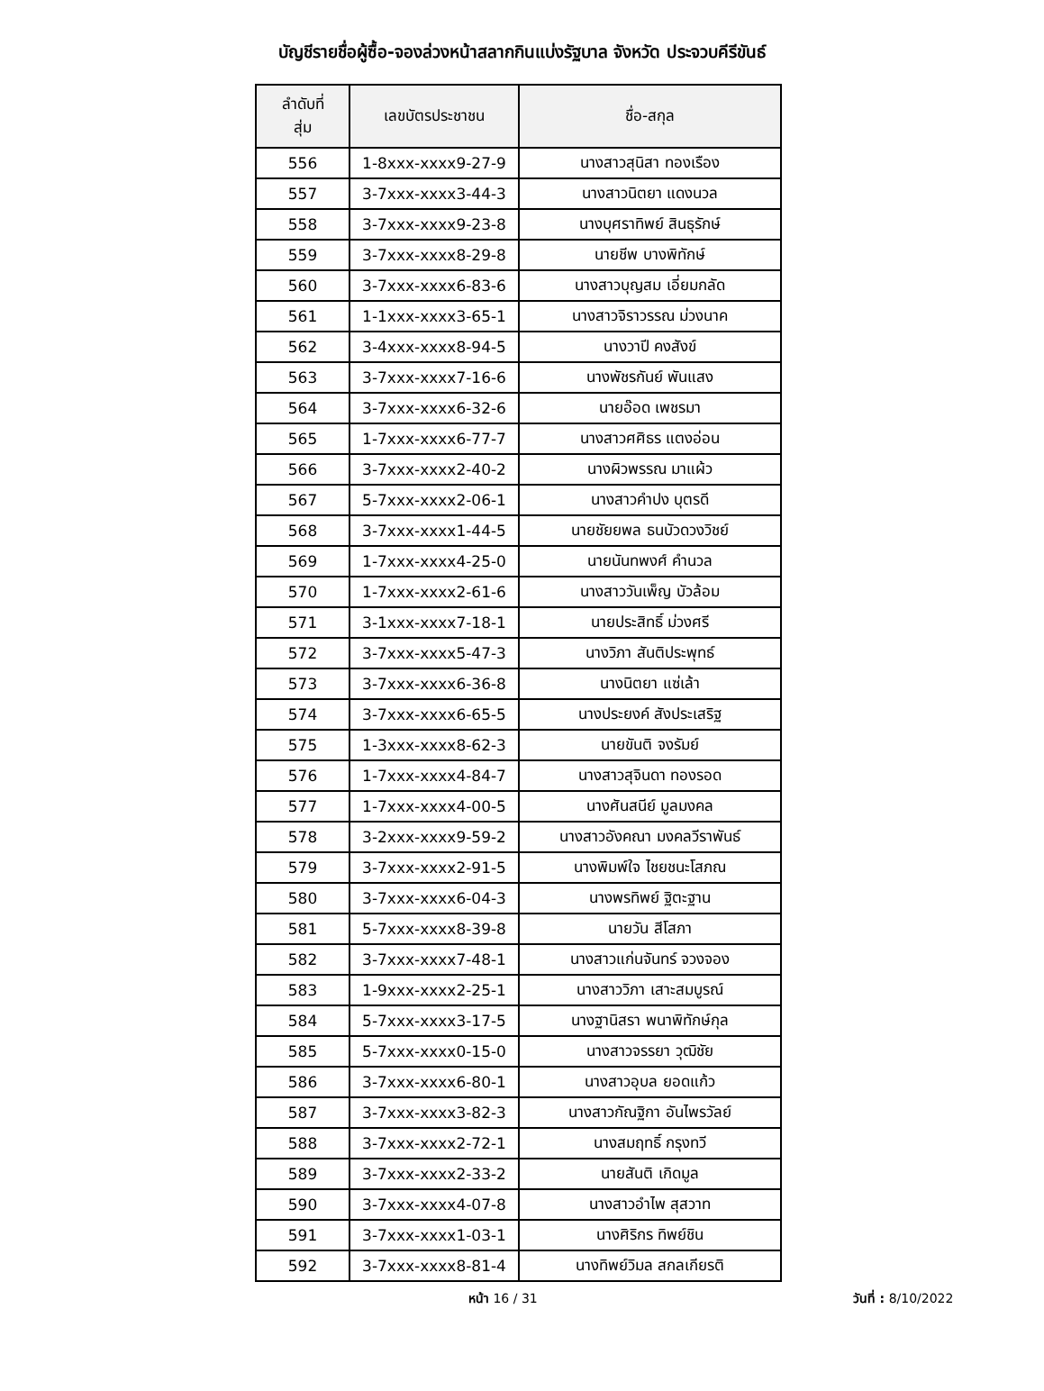บัญชีรายชื่อผู้ซื้อ-จองล่วงหน้าสลากกินแบ่งรัฐบาล จังหวัด ประจวบคีรีขันธ์
| ลำดับที่ สุ่ม | เลขบัตรประชาชน | ชื่อ-สกุล |
| --- | --- | --- |
| 556 | 1-8xxx-xxxx9-27-9 | นางสาวสุนิสา ทองเรือง |
| 557 | 3-7xxx-xxxx3-44-3 | นางสาวนิตยา แดงนวล |
| 558 | 3-7xxx-xxxx9-23-8 | นางบุศราทิพย์ สินธุรักษ์ |
| 559 | 3-7xxx-xxxx8-29-8 | นายชีพ บางพิทักษ์ |
| 560 | 3-7xxx-xxxx6-83-6 | นางสาวบุญสม เอี่ยมกลัด |
| 561 | 1-1xxx-xxxx3-65-1 | นางสาวจิราวรรณ ม่วงนาค |
| 562 | 3-4xxx-xxxx8-94-5 | นางวาปี คงสังข์ |
| 563 | 3-7xxx-xxxx7-16-6 | นางพัชรกันย์ พันแสง |
| 564 | 3-7xxx-xxxx6-32-6 | นายอ๊อด เพชรมา |
| 565 | 1-7xxx-xxxx6-77-7 | นางสาวศศิธร แตงอ่อน |
| 566 | 3-7xxx-xxxx2-40-2 | นางผิวพรรณ มาแผ้ว |
| 567 | 5-7xxx-xxxx2-06-1 | นางสาวคำปง บุตรดี |
| 568 | 3-7xxx-xxxx1-44-5 | นายชัยยพล ธนบัวดวงวิชย์ |
| 569 | 1-7xxx-xxxx4-25-0 | นายนันทพงศ์ คำนวล |
| 570 | 1-7xxx-xxxx2-61-6 | นางสาววันเพ็ญ บัวล้อม |
| 571 | 3-1xxx-xxxx7-18-1 | นายประสิทธิ์ ม่วงศรี |
| 572 | 3-7xxx-xxxx5-47-3 | นางวิภา สันติประพุทธ์ |
| 573 | 3-7xxx-xxxx6-36-8 | นางนิตยา แซ่เล้า |
| 574 | 3-7xxx-xxxx6-65-5 | นางประยงค์ สังประเสริฐ |
| 575 | 1-3xxx-xxxx8-62-3 | นายขันติ จงรัมย์ |
| 576 | 1-7xxx-xxxx4-84-7 | นางสาวสุจินดา ทองรอด |
| 577 | 1-7xxx-xxxx4-00-5 | นางศันสนีย์ มูลมงคล |
| 578 | 3-2xxx-xxxx9-59-2 | นางสาวอังคณา มงคลวีราพันธ์ |
| 579 | 3-7xxx-xxxx2-91-5 | นางพิมพ์ใจ ไชยชนะโสภณ |
| 580 | 3-7xxx-xxxx6-04-3 | นางพรทิพย์ ฐิตะฐาน |
| 581 | 5-7xxx-xxxx8-39-8 | นายวัน สีโสภา |
| 582 | 3-7xxx-xxxx7-48-1 | นางสาวแก่นจันทร์ จวงจอง |
| 583 | 1-9xxx-xxxx2-25-1 | นางสาววิภา เสาะสมบูรณ์ |
| 584 | 5-7xxx-xxxx3-17-5 | นางฐานิสรา พนาพิทักษ์กุล |
| 585 | 5-7xxx-xxxx0-15-0 | นางสาวจรรยา วุฒิชัย |
| 586 | 3-7xxx-xxxx6-80-1 | นางสาวอุบล ยอดแก้ว |
| 587 | 3-7xxx-xxxx3-82-3 | นางสาวกัณฐิกา อันไพรวัลย์ |
| 588 | 3-7xxx-xxxx2-72-1 | นางสมฤทธิ์ กรุงทวี |
| 589 | 3-7xxx-xxxx2-33-2 | นายสันติ เกิดมูล |
| 590 | 3-7xxx-xxxx4-07-8 | นางสาวอำไพ สุสวาท |
| 591 | 3-7xxx-xxxx1-03-1 | นางศิริกร ทิพย์ชิน |
| 592 | 3-7xxx-xxxx8-81-4 | นางทิพย์วิมล สกลเกียรติ |
หน้า 16 / 31 วันที่ : 8/10/2022